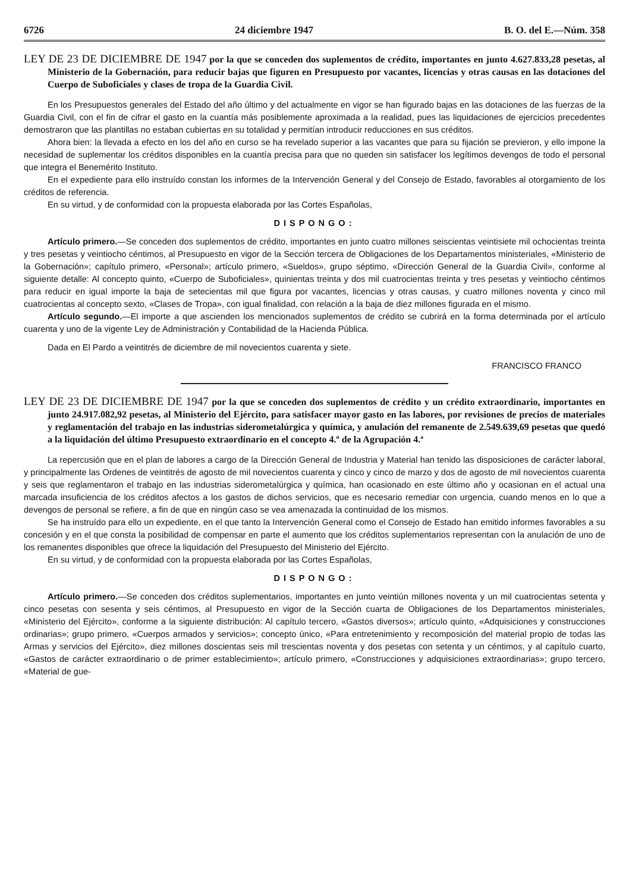6726 24 diciembre 1947 B. O. del E.—Núm. 358
LEY DE 23 DE DICIEMBRE DE 1947 por la que se conceden dos suplementos de crédito, importantes en junto 4.627.833,28 pesetas, al Ministerio de la Gobernación, para reducir bajas que figuren en Presupuesto por vacantes, licencias y otras causas en las dotaciones del Cuerpo de Suboficiales y clases de tropa de la Guardia Civil.
En los Presupuestos generales del Estado del año último y del actualmente en vigor se han figurado bajas en las dotaciones de las fuerzas de la Guardia Civil, con el fin de cifrar el gasto en la cuantía más posiblemente aproximada a la realidad, pues las liquidaciones de ejercicios precedentes demostraron que las plantillas no estaban cubiertas en su totalidad y permitían introducir reducciones en sus créditos.
Ahora bien: la llevada a efecto en los del año en curso se ha revelado superior a las vacantes que para su fijación se previeron, y ello impone la necesidad de suplementar los créditos disponibles en la cuantía precisa para que no queden sin satisfacer los legítimos devengos de todo el personal que integra el Benemérito Instituto.
En el expediente para ello instruído constan los informes de la Intervención General y del Consejo de Estado, favorables al otorgamiento de los créditos de referencia.
En su virtud, y de conformidad con la propuesta elaborada por las Cortes Españolas,
DISPONGO:
Artículo primero.—Se conceden dos suplementos de crédito, importantes en junto cuatro millones seiscientas veintisiete mil ochocientas treinta y tres pesetas y veintiocho céntimos, al Presupuesto en vigor de la Sección tercera de Obligaciones de los Departamentos ministeriales, «Ministerio de la Gobernación»; capítulo primero, «Personal»; artículo primero, «Sueldos», grupo séptimo, «Dirección General de la Guardia Civil», conforme al siguiente detalle: Al concepto quinto, «Cuerpo de Suboficiales», quinientas treinta y dos mil cuatrocientas treinta y tres pesetas y veintiocho céntimos para reducir en igual importe la baja de setecientas mil que figura por vacantes, licencias y otras causas, y cuatro millones noventa y cinco mil cuatrocientas al concepto sexto, «Clases de Tropa», con igual finalidad, con relación a la baja de diez millones figurada en el mismo.
Artículo segundo.—El importe a que ascienden los mencionados suplementos de crédito se cubrirá en la forma determinada por el artículo cuarenta y uno de la vigente Ley de Administración y Contabilidad de la Hacienda Pública.
Dada en El Pardo a veintitrés de diciembre de mil novecientos cuarenta y siete.
FRANCISCO FRANCO
LEY DE 23 DE DICIEMBRE DE 1947 por la que se conceden dos suplementos de crédito y un crédito extraordinario, importantes en junto 24.917.082,92 pesetas, al Ministerio del Ejército, para satisfacer mayor gasto en las labores, por revisiones de precios de materiales y reglamentación del trabajo en las industrias siderometalúrgica y química, y anulación del remanente de 2.549.639,69 pesetas que quedó a la liquidación del último Presupuesto extraordinario en el concepto 4.º de la Agrupación 4.ª
La repercusión que en el plan de labores a cargo de la Dirección General de Industria y Material han tenido las disposiciones de carácter laboral, y principalmente las Ordenes de veintitrés de agosto de mil novecientos cuarenta y cinco y cinco de marzo y dos de agosto de mil novecientos cuarenta y seis que reglamentaron el trabajo en las industrias siderometalúrgica y química, han ocasionado en este último año y ocasionan en el actual una marcada insuficiencia de los créditos afectos a los gastos de dichos servicios, que es necesario remediar con urgencia, cuando menos en lo que a devengos de personal se refiere, a fin de que en ningún caso se vea amenazada la continuidad de los mismos.
Se ha instruído para ello un expediente, en el que tanto la Intervención General como el Consejo de Estado han emitido informes favorables a su concesión y en el que consta la posibilidad de compensar en parte el aumento que los créditos suplementarios representan con la anulación de uno de los remanentes disponibles que ofrece la liquidación del Presupuesto del Ministerio del Ejército.
En su virtud, y de conformidad con la propuesta elaborada por las Cortes Españolas,
DISPONGO:
Artículo primero.—Se conceden dos créditos suplementarios, importantes en junto veintiún millones noventa y un mil cuatrocientas setenta y cinco pesetas con sesenta y seis céntimos, al Presupuesto en vigor de la Sección cuarta de Obligaciones de los Departamentos ministeriales, «Ministerio del Ejército», conforme a la siguiente distribución: Al capítulo tercero, «Gastos diversos»; artículo quinto, «Adquisiciones y construcciones ordinarias»; grupo primero, «Cuerpos armados y servicios»; concepto único, «Para entretenimiento y recomposición del material propio de todas las Armas y servicios del Ejército», diez millones doscientas seis mil trescientas noventa y dos pesetas con setenta y un céntimos, y al capítulo cuarto, «Gastos de carácter extraordinario o de primer establecimiento»; artículo primero, «Construcciones y adquisiciones extraordinarias»; grupo tercero, «Material de gue-